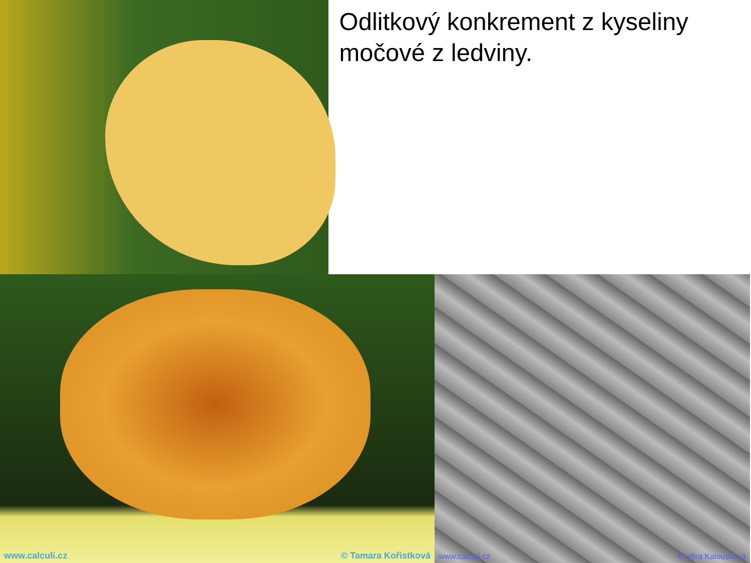Odlitkový konkrement z kyseliny močové z ledviny.
www.calculi.cz © Tamara Kořistková www.calculi.cz © Věra Kalousková